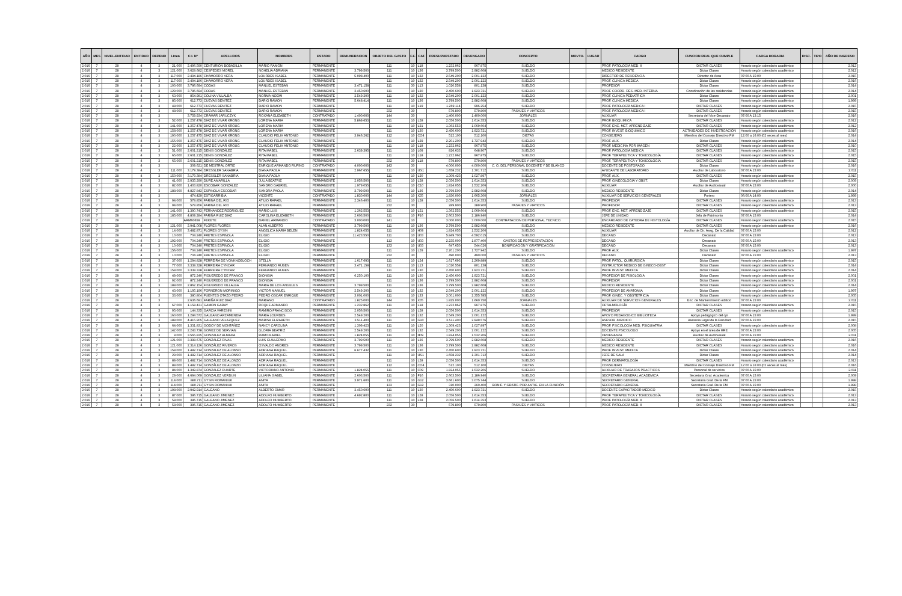| AÑO | MES | NIVEL-ENTIDAD | ENTIDAD | DEPEND | Linea | C.I. Nº | APELLIDOS | NOMBRES | ESTADO | REMUNERACION | OBJETO DEL GASTO | F.F. | CAT. | PRESUPUESTADO | DEVENGADO | CONCEPTO | MOVTO. | LUGAR | CARGO | FUNCION REAL QUE CUMPLE | CARGA HORARIA | DISC. | TIPO | AÑO DE INGRESO |
| --- | --- | --- | --- | --- | --- | --- | --- | --- | --- | --- | --- | --- | --- | --- | --- | --- | --- | --- | --- | --- | --- | --- | --- | --- |
| 2.016 | 7 | 28 | 4 | 3 | 21.000 | 2.496.590 | CENTURIÓN BOBADILLA | MARIO RAMON | PERMANENTE | | 111 | 10 | L18 | 1.232.962 | 967.875 | SUELDO | | | PROF. PATOLOGÍA MED. II | DICTAR CLASES | Horario según calendario académico | | | 2.012 |
| 2.016 | 7 | 28 | 4 | 3 | 121.000 | 3.628.682 | CESPEDES MOREL | NOHELIA ADRIANA | PERMANENTE | 3.799.500 | 111 | 10 | L36 | 3.799.500 | 2.982.608 | SUELDO | | | MEDICO RESIDENTE | Dictar Clases | Horario según calendario académico | | | 2.012 |
| 2.016 | 7 | 28 | 4 | 3 | 117.000 | 2.494.186 | CHAMORRO VERA | LOURDES ISABEL | PERMANENTE | 5.098.400 | 111 | 10 | L32 | 2.549.200 | 2.001.122 | SUELDO | | | DIRECTOR DE RESIDENCIA | Director de Area | 07:00 A 15:00 | | | 2.015 |
| 2.016 | 7 | 28 | 4 | 3 | 117.000 | 2.494.186 | CHAMORRO VERA | LOURDES ISABEL | PERMANENTE | | 111 | 10 | L32 | 2.549.200 | 2.001.122 | SUELDO | | | PROF. CLINICA MEDICA | Dictar Clases | Horario según calendario académico | | | 2.016 |
| 2.016 | 7 | 28 | 4 | 3 | 100.000 | 3.786.694 | CODAS | MANUEL ESTEBAN | PERMANENTE | 3.471.158 | 111 | 30 | L13 | 1.020.558 | 801.138 | SUELDO | | | PROFESOR | Dictar Clases | Horario según calendario académico | | | 2.014 |
| 2.016 | 7 | 28 | 4 | 3 | 129.000 | 3.786.694 | CODAS | MANUEL ESTEBAN | PERMANENTE | 2.450.600 | 111 | 10 | L30 | 2.450.600 | 1.923.721 | SUELDO | | | PROF. COORD. RES. MED. INTERNA | Coordinación de las residencias | Horario según calendario académico | | | 2.014 |
| 2.016 | 7 | 28 | 4 | 3 | 63.000 | 854.981 | COLINA VILLALBA | NORMA NOEMI | PERMANENTE | 2.549.200 | 111 | 10 | L32 | 2.549.200 | 2.001.122 | SUELDO | | | PROF. CLINICA PEDIATRICA | Dictar Clases | Horario según calendario académico | | | 2.001 |
| 2.016 | 7 | 28 | 4 | 3 | 85.000 | 612.773 | CUEVAS BENITEZ | DARIO RAMON | PERMANENTE | 5.648.414 | 111 | 10 | L36 | 3.799.500 | 2.982.608 | SUELDO | | | PROF. CLINICA MEDICA | Dictar Clases | Horario según calendario académico | | | 1.999 |
| 2.016 | 7 | 28 | 4 | 3 | 48.000 | 612.773 | CUEVAS BENITEZ | DARIO RAMON | PERMANENTE | | 111 | 10 | L19 | 1.269.114 | 996.254 | SUELDO | | | PROF. PATOLOGÍA MEDICA I | DICTAR CLASES | Horario según calendario académico | | | 2.015 |
| 2.016 | 7 | 28 | 4 | 3 | 48.000 | 612.773 | CUEVAS BENITEZ | DARIO RAMON | PERMANENTE | | 232 | 30 | | 579.800 | 579.800 | PASAJES Y VIATICOS | | | PROF. PATOLOGÍA MEDICA I | DICTAR CLASES | Horario según calendario académico | | | 2.015 |
| 2.016 | 7 | 28 | 4 | 3 | | 3.759.934 | CRAMAR JARUCZYK | ROXANA ELIZABETH | CONTRATADO | 1.400.000 | 144 | 30 | | 1.400.000 | 1.400.000 | JORNALES | | | AUXILIAR | Secretaria del Vice-Decanato | 07:00 A 13:15 | | | 2.016 |
| 2.016 | 7 | 28 | 4 | 3 | 52.000 | 1.257.478 | DIAZ DE VIVAR KRONG | LORENA MARIA | PERMANENTE | 5.869.653 | 111 | 10 | L28 | 2.056.500 | 1.614.353 | SUELDO | | | PROF. BIOQUIMICA | DICTAR CLASES | Horario según calendario académico | | | 2.012 |
| 2.016 | 7 | 28 | 4 | 3 | 141.000 | 1.257.478 | DIAZ DE VIVAR KROUG | LORENA MARIA | PERMANENTE | | 111 | 10 | L21 | 1.362.553 | 1.069.604 | SUELDO | | | PROF. ENC. MET. APRENDIZAJE | DICTAR CLASES | Horario según calendario académico | | | 2.012 |
| 2.016 | 7 | 28 | 4 | 3 | 158.000 | 1.257.478 | DIAZ DE VIVAR KRONG | LORENA MARIA | PERMANENTE | | 111 | 10 | L30 | 2.450.600 | 1.923.721 | SUELDO | | | PROF. INVEST. BIOQUIMICO | ACTIVIDADES DE INVESTIGACIÓN | Horario según calendario académico | | | 2.016 |
| 2.016 | 7 | 28 | 4 | 3 | 190.000 | 1.257.475 | DIAZ DE VIVAR KRONG | CLAUDIO FELIX ANTONIO | PERMANENTE | 3.946.262 | 112 | 10 | CO4 | 512.100 | 512.100 | DIETAS | | | CONSEJERO | Miembro del Consejo Directivo FM | 12:00 a 16:00 (02 veces al mes) | | | 2.014 |
| 2.016 | 7 | 28 | 4 | 3 | 156.000 | 1.257.475 | DIAZ DE VIVAR KRONG | CLAUDIO FELIX ANTONIO | PERMANENTE | | 111 | 10 | L29 | 2.201.200 | 1.727.942 | SUELDO | | | PROF. AUX. | Dictar Clases | Horario según calendario académico | | | 2.014 |
| 2.016 | 7 | 28 | 4 | 3 | 22.000 | 1.257.475 | DIAZ DE VIVAR KROUG | CLAUDIO FELIX ANTONIO | PERMANENTE | | 111 | 10 | L18 | 1.232.962 | 967.875 | SUELDO | | | PROF. MEDICINA POR IMAGEN | DICTAR CLASES | Horario según calendario académico | | | 2.010 |
| 2.016 | 7 | 28 | 4 | 3 | 51.000 | 2.601.215 | DENIS GONZÁLEZ | RITA MABEL | PERMANENTE | 2.639.395 | 111 | 10 | L09 | 826.633 | 648.907 | SUELDO | | | PROF. PATOLOGÍA MEDICA | DICTAR CLASES | Horario según calendario académico | | | 2.015 |
| 2.016 | 7 | 28 | 4 | 3 | 65.000 | 2.601.215 | DENIS GONZÁLEZ | RITA MABEL | PERMANENTE | | 111 | 10 | L18 | 1.232.962 | 967.875 | SUELDO | | | PROF. TERAPEUTICA Y TOXICOLOGÍA | DICTAR CLASES | Horario según calendario académico | | | 2.015 |
| 2.016 | 7 | 28 | 4 | 3 | 65.000 | 2.601.215 | DENIS GONZÁLEZ | RITA MABEL | PERMANENTE | | 232 | 30 | L18 | 579.800 | 579.800 | PASAJES Y VIATICOS | | | PROF. TERAPEUTICA Y TOXICOLOGÍA | DICTAR CLASES | Horario según calendario académico | | | 2.015 |
| 2.016 | 7 | 28 | 4 | 3 | | 309.621 | DE MESTRAL ORTIZ | ENRIQUE ARMANDO RUFINO | CONTRATADO | 4.000.000 | 143 | 30 | | 4.000.000 | 4.000.000 | C. O. DEL PERSONAL DOCENTE Y DE BLANCO | | | DOCENTE DE POSTGRADO | Dictar Clases | Horario según calendario académico | | | 2.016 |
| 2.016 | 7 | 28 | 4 | 3 | 111.000 | 3.179.384 | DRESSLER SANABRIA | DIANA PAOLA | PERMANENTE | 2.967.655 | 111 | 10 | US1 | 1.658.232 | 1.301.712 | SUELDO | | | AYUDANTE DE LABORATORIO | Auxiliar de Laboratorio | 07:00 A 15:00 | | | 2.011 |
| 2.016 | 7 | 28 | 4 | 3 | 150.000 | 3.179.384 | DRESSLER SANABRIA | DIANA PAOLA | PERMANENTE | | 111 | 10 | L20 | 1.309.423 | 1.027.897 | SUELDO | | | PROF. AUX. | DICTAR CLASES | Horario según calendario académico | | | 2.015 |
| 2.016 | 7 | 28 | 4 | 3 | 41.000 | 2.935.290 | DURE AMARILLA | JULIA BEATRIZ | PERMANENTE | 2.056.500 | 111 | 10 | L28 | 2.056.500 | 1.614.353 | SUELDO | | | PROF. GINECOLOGIA Y OBST. | Dictar Clases | Horario según calendario académico | | | 2.009 |
| 2.016 | 7 | 28 | 4 | 3 | 82.000 | 1.403.820 | ESCOBAR GONZALEZ | SANDRO GABRIEL | PERMANENTE | 1.979.055 | 111 | 10 | C10 | 1.824.055 | 1.532.206 | SUELDO | | | AUXILIAR | Auxiliar de Audiovisual | 07:00 A 15:00 | | | 2.000 |
| 2.016 | 7 | 28 | 4 | 3 | 188.000 | 4.827.843 | ESPINOLA ESCOBAR | SANDRA PAOLA | PERMANENTE | 3.799.500 | 111 | 10 | L36 | 3.799.500 | 2.982.608 | SUELDO | | | MEDICO RESIDENTE | Dictar Clases | Horario según calendario académico | | | 2.014 |
| 2.016 | 7 | 28 | 4 | 3 | | 474.429 | ESTIGARRIBIA | VICENTE | CONTRATADO | 1.830.000 | 144 | 10 | XJ5 | 1.830.000 | 1.665.300 | JORNALES | | | AUXILIAR DE SERVICIOS GENERALES | Portero | 06:00 A 14:00 | | | 1.999 |
| 2.016 | 7 | 28 | 4 | 3 | 94.000 | 578.856 | FARINA DEL RIO | ATILIO RAFAEL | PERMANENTE | 2.346.400 | 111 | 10 | L28 | 2.056.500 | 1.614.353 | SUELDO | | | PROFESOR | DICTAR CLASES | Horario según calendario académico | | | 2.013 |
| 2.016 | 7 | 28 | 4 | 3 | 94.000 | 578.856 | FARINA DEL RIO | ATILIO RAFAEL | PERMANENTE | | 232 | 30 | | 289.900 | 289.900 | PASAJES Y VIATICOS | | | PROFESOR | DICTAR CLASES | Horario según calendario académico | | | 2.013 |
| 2.016 | 7 | 28 | 4 | 3 | 141.000 | 1.390.743 | FERNANDEZ RODRIGUEZ | MARIO LUIS | PERMANENTE | 1.362.553 | 111 | 10 | L21 | 1.362.553 | 1.069.604 | SUELDO | | | PROF. ENC. MET. APRENDIZAJE | DICTAR CLASES | Horario según calendario académico | | | 2.015 |
| 2.016 | 7 | 28 | 4 | 3 | 185.000 | 4.809.284 | FARIÑA RUIZ DIAZ | CAROLINA ELIZABETH | PERMANENTE | 2.603.500 | 111 | 10 | F16 | 2.603.500 | 2.186.940 | SUELDO | | | JEFE DE UNIDAD | Jefa de Patrimonio | 07:00 A 15:00 | | | 2.014 |
| 2.016 | 7 | 28 | 4 | 3 | | ARM60659 | FEKETE | DANIEL ARMANDO | CONTRATADO | 3.000.000 | 141 | 10 | | 3.000.000 | 3.000.000 | CONTRATACION DE PERSONAL TECNICO | | | ENCARGADO DE CATEDRA DE HISTOLOGÍA | DICTAR CLASES | Horario según calendario académico | | | 2.015 |
| 2.016 | 7 | 28 | 4 | 3 | 121.000 | 2.941.008 | FLORES FLORES | ALAN ALBERTO | PERMANENTE | 3.799.500 | 111 | 10 | L36 | 3.799.500 | 2.982.608 | SUELDO | | | MEDICO RESIDENTE | DICTAR CLASES | Horario según calendario académico | | | 2.016 |
| 2.016 | 7 | 28 | 4 | 3 | 14.000 | 3.482.871 | FLORES GYSIN | ANGELICA MARIA BELEN | PERMANENTE | 1.824.055 | 111 | 10 | H09 | 1.824.055 | 1.532.206 | SUELDO | | | AUXILIAR | Auxiliar de Dir. Aseg. De la Calidad | 07:00 A 15:00 | | | 2.012 |
| 2.016 | 7 | 28 | 4 | 3 | 10.000 | 704.240 | FRETES ESPINOLA | ELIGIO | PERMANENTE | 11.423.550 | 111 | 10 | U03 | 5.849.700 | 4.592.015 | SUELDO | | | DECANO | Decanato | 07:00 A 15:00 | | | 2.013 |
| 2.016 | 7 | 28 | 4 | 3 | 192.000 | 704.240 | FRETES ESPINOLA | ELIGIO | PERMANENTE | | 113 | 10 | U03 | 2.235.000 | 1.877.400 | GASTOS DE REPRESENTACIÓN | | | DECANO | Decanato | 07:00 A 15:00 | | | 2.013 |
| 2.016 | 7 | 28 | 4 | 3 | 10.000 | 704.240 | FRETES ESPINOLA | ELIGIO | PERMANENTE | | 133 | 10 | U03 | 647.650 | 544.026 | BONIFICACIÓN Y GRATIFICACIÓN | | | DECANO | Decanato | 07:00 A 15:00 | | | 2.013 |
| 2.016 | 7 | 28 | 4 | 3 | 156.000 | 704.240 | FRETES ESPINOLA | ELIGIO | PERMANENTE | | 111 | 10 | L29 | 2.201.200 | 1.727.942 | SUELDO | | | PROF. AUX. | Dictar Clases | Horario según calendario académico | | | 1.997 |
| 2.016 | 7 | 28 | 4 | 3 | 10.000 | 704.240 | FRETES ESPINOLA | ELIGIO | PERMANENTE | | 232 | 30 | | 490.000 | 490.000 | PASAJES Y VIATICOS | | | DECANO | Decanato | 07:00 A 15:00 | | | 2.013 |
| 2.016 | 7 | 28 | 4 | 3 | 37.000 | 1.294.828 | FERREIRA DE VONKNOBLOCH | STELLA | PERMANENTE | 1.617.693 | 111 | 10 | L24 | 1.617.693 | 1.269.889 | SUELDO | | | PROF. PATOL. QUIRÚRGICA | Dictar Clases | Horario según calendario académico | | | 2.015 |
| 2.016 | 7 | 28 | 4 | 3 | 77.000 | 3.338.328 | FERREIRA CYNCAR | FERNANDO RUBEN | PERMANENTE | 3.471.158 | 111 | 10 | L13 | 1.020.558 | 801.138 | SUELDO | | | INSTRUCTOR MEDICO DE GINECO-OBST. | Dictar Clases | Horario según calendario académico | | | 2.014 |
| 2.016 | 7 | 28 | 4 | 3 | 159.000 | 3.338.328 | FERREIRA CYNCAR | FERNANDO RUBEN | PERMANENTE | | 111 | 10 | L30 | 2.450.600 | 1.923.721 | SUELDO | | | PROF. INVEST. MEDICA | Dictar Clases | Horario según calendario académico | | | 2.014 |
| 2.016 | 7 | 28 | 4 | 3 | 49.000 | 872.240 | FIGUEREDO DE FRANCO | DIONISIA | PERMANENTE | 6.250.100 | 111 | 10 | L30 | 2.450.600 | 1.923.721 | SUELDO | | | PROFESOR DE FISIOLOGIA | Dictar Clases | Horario según calendario académico | | | 2.001 |
| 2.016 | 7 | 28 | 4 | 3 | 92.000 | 872.240 | FIGUEREDO DE FRANCO | DIONISIA | PERMANENTE | | 111 | 10 | L36 | 3.799.500 | 2.982.608 | SUELDO | | | PROFESOR | Dictar Clases | Horario según calendario académico | | | 2.001 |
| 2.016 | 7 | 28 | 4 | 3 | 188.000 | 2.862.154 | FIGUEREDO VILLALBA | MARIA DE LOS ANGELES | PERMANENTE | 3.799.500 | 111 | 10 | L36 | 3.799.500 | 2.982.608 | SUELDO | | | MEDICO RESIDENTE | Dictar Clases | Horario según calendario académico | | | 2.014 |
| 2.016 | 7 | 28 | 4 | 3 | 43.000 | 1.195.196 | FORNERON MORINIGO | VICTOR MANUEL | PERMANENTE | 2.549.200 | 111 | 10 | L32 | 2.549.200 | 2.001.122 | SUELDO | | | PROFESOR DE ANATOMIA | Dictar Clases | Horario según calendario académico | | | 1.997 |
| 2.016 | 7 | 28 | 4 | 3 | 33.000 | 380.804 | FUENTES OTAZO PEDRO | PEDRO OSCAR ENRIQUE | PERMANENTE | 3.001.000 | 111 | 10 | L33 | 3.001.000 | 2.355.785 | SUELDO | | | PROF. GINEC. Y OBSTETRICIA | Dictar Clases | Horario según calendario académico | | | 2.005 |
| 2.016 | 7 | 28 | 4 | 3 | | 2.636.691 | FARIÑA RUIZ DIAZ | MARIANO | CONTRATADO | 1.825.000 | 144 | 30 | XJ5 | 1.825.000 | 1.660.750 | JORNALES | | | AUXILIAR DE SERVICIOS GENERALES | Enc. de Mantenimiento edificio | 07:00 A 15:00 | | | 2.011 |
| 2.016 | 7 | 28 | 4 | 3 | 67.000 | 1.158.431 | GAMON GARAY | ROQUE ARMANDO | PERMANENTE | 1.232.862 | 111 | 10 | L18 | 1.232.962 | 967.875 | SUELDO | | | OFTALMOLOGÍA | DICTAR CLASES | Horario según calendario académico | | | 2.015 |
| 2.016 | 7 | 28 | 4 | 3 | 95.000 | 144.335 | GARCIA VARESINI | RAMIRO FRANCISCO | PERMANENTE | 2.056.500 | 111 | 10 | L28 | 2.056.500 | 1.614.353 | SUELDO | | | PROFESOR | DICTAR CLASES | Horario según calendario académico | | | 2.015 |
| 2.016 | 7 | 28 | 4 | 3 | 160.000 | 1.284.572 | GALEANO ARZAMENDIA | MARIA LOURDES | PERMANENTE | 2.549.200 | 111 | 10 | L32 | 2.549.200 | 2.001.122 | SUELDO | | | APOYO PEDAGOGICO BIBLIOTECA | Apoyo pedagogico del cpi | 07:00 A 15:00 | | | 1.999 |
| 2.016 | 7 | 28 | 4 | 3 | 189.000 | 4.415.905 | GALEANO VELAZQUEZ | MARISA ELIZABETH | PERMANENTE | 3.511.400 | 111 | 10 | G10 | 3.511.400 | 2.949.576 | SUELDO | | | ASESOR JURIDICO | Asesoria Legal de la Facultad | 07:00 A 15:00 | | | 2.015 |
| 2.016 | 7 | 28 | 4 | 3 | 64.000 | 1.331.831 | GODOY DE MONTAÑEZ | NANCY CAROLINA | PERMANENTE | 1.309.423 | 111 | 10 | L20 | 1.309.423 | 1.027.897 | SUELDO | | | PROF. PSICOLOGÍA MED. PSIQUIATRIA | DICTAR CLASES | Horario según calendario académico | | | 2.008 |
| 2.016 | 7 | 28 | 4 | 3 | 142.000 | 2.243.738 | GOMEZ DE SERVIAN | GLORIA BEATRIZ | PERMANENTE | 2.549.200 | 111 | 10 | L32 | 2.549.200 | 2.001.122 | SUELDO | | | DOCENTE PSICOLOGO | Apoyo en el área de HRE | 07:00 A 15:00 | | | 2.005 |
| 2.016 | 7 | 28 | 4 | 3 | 9.000 | 3.565.835 | GONZALEZ ALMADA | RAMON ARIEL | PERMANENTE | 1.824.055 | 111 | 10 | H09 | 1.824.055 | 1.532.206 | SUELDO | | | ORDENANZA | Auxiliar de Audiovisual | 07:00 A 15:00 | | | 2.011 |
| 2.016 | 7 | 28 | 4 | 3 | 121.000 | 3.398.675 | GONZALEZ RIVAS | LUIS GUILLERMO | PERMANENTE | 3.799.500 | 111 | 10 | L36 | 3.799.500 | 2.982.608 | SUELDO | | | MEDICO RESIDENTE | DICTAR CLASES | Horario según calendario académico | | | 2.016 |
| 2.016 | 7 | 28 | 4 | 3 | 121.000 | 2.314.126 | GONZÁLEZ RIVEROS | OSVALDO ANDRES | PERMANENTE | 3.799.500 | 111 | 10 | L36 | 3.799.500 | 2.982.608 | SUELDO | | | MEDICO RESIDENTE | DICTAR CLASES | Horario según calendario académico | | | 2.016 |
| 2.016 | 7 | 28 | 4 | 3 | 159.000 | 1.482.714 | GONZALEZ DE ALONSO | ADRIANA RAQUEL | PERMANENTE | 6.677.432 | 111 | 10 | L30 | 2.450.600 | 1.923.721 | SUELDO | | | PROF. INVEST. MEDICA | Dictar Clases | Horario según calendario académico | | | 2.014 |
| 2.016 | 7 | 28 | 4 | 3 | 29.000 | 1.482.714 | GONZALEZ DE ALONSO | ADRIANA RAQUEL | PERMANENTE | | 111 | 10 | US1 | 1.658.232 | 1.301.712 | SUELDO | | | JEFE DE SALA | Dictar Clases | Horario según calendario académico | | | 2.014 |
| 2.016 | 7 | 28 | 4 | 3 | 89.000 | 1.482.714 | GONZÁLEZ DE ALONZO | ADRIANA RAQUEL | PERMANENTE | | 111 | 10 | L28 | 2.056.500 | 1.614.353 | SUELDO | | | PROF. DERMATOLOGÍA | DICTAR CLASES | Horario según calendario académico | | | 2.013 |
| 2.016 | 7 | 28 | 4 | 3 | 89.000 | 1.482.714 | GONZÁLEZ DE ALONZO | ADRIANA RAQUEL | PERMANENTE | | 112 | 10 | CO4 | 512.100 | 512.100 | DIETAS | | | CONSEJERO | Miembro del Consejo Directivo FM | 12:00 a 16:00 (02 veces al mes) | | | 2.016 |
| 2.016 | 7 | 28 | 4 | 3 | 84.000 | 1.349.874 | GONZALEZ DUARTE | VICTORIANO ANTONIO | PERMANENTE | 1.824.055 | 111 | 10 | C09 | 1.824.055 | 1.532.206 | SUELDO | | | AUXILIAR DE TRABAJOS PRACTICOS | Personal de servicios | 07:00 A 15:00 | | | 2.011 |
| 2.016 | 7 | 28 | 4 | 3 | 29.000 | 4.694.069 | GONZALEZ VERDUN | LILIANA ISABEL | PERMANENTE | 2.603.500 | 111 | 10 | F16 | 2.603.500 | 2.186.940 | SUELDO | | | SECRETARIA GENERAL ACADEMICA | Secretaria Gral. Academica | 07:00 A 15:00 | | | 2.009 |
| 2.016 | 7 | 28 | 4 | 3 | 114.000 | 880.711 | GYSIN ROMANIUK | ANITA | PERMANENTE | 3.971.600 | 111 | 10 | G12 | 3.661.600 | 3.075.744 | SUELDO | | | SECRETARIO GENERAL | Secretaria Gral. De la FM | 07:00 A 15:00 | | | 1.998 |
| 2.016 | 7 | 28 | 4 | 3 | 114.000 | 880.711 | GYSIN ROMANIUK | ANITA | PERMANENTE | | 133 | 10 | G12 | 310.000 | 260.400 | BONIF. Y GRATIF. POR ANTIG. EN LA FUNCIÓN | | | SECRETARIO GENERAL | Secretaria Gral. De la FM | 07:00 A 15:00 | | | 1.998 |
| 2.016 | 7 | 28 | 4 | 3 | 198.000 | 2.942.914 | GALEANO | ALBERTO OMAR | PERMANENTE | 2.450.600 | 111 | 10 | L30 | 2.450.600 | 1.923.721 | SUELDO | | | DOCENTE CAPACITADOR MEDICO | Dictar Clases | Horario según calendario académico | | | 2.015 |
| 2.016 | 7 | 28 | 4 | 3 | 87.000 | 386.715 | GALEANO JIMENEZ | ADOLFO HUMBERTO | PERMANENTE | 4.692.800 | 111 | 10 | L28 | 2.056.500 | 1.614.353 | SUELDO | | | PROF. TERAPEUTICA Y TOXICOLOGÍA | DICTAR CLASES | Horario según calendario académico | | | 2.013 |
| 2.016 | 7 | 28 | 4 | 3 | 58.000 | 386.715 | GALEANO JIMENEZ | ADOLFO HUMBERTO | PERMANENTE | | 111 | 10 | L28 | 2.056.500 | 1.614.353 | SUELDO | | | PROF. PATOLOGÍA MED. II | DICTAR CLASES | Horario según calendario académico | | | 2.013 |
| 2.016 | 7 | 28 | 4 | 3 | 58.000 | 386.715 | GALEANO JIMENEZ | ADOLFO HUMBERTO | PERMANENTE | | 232 | 30 | | 579.800 | 579.800 | PASAJES Y VIATICOS | | | PROF. PATOLOGÍA MED. II | DICTAR CLASES | Horario según calendario académico | | | 2.013 |